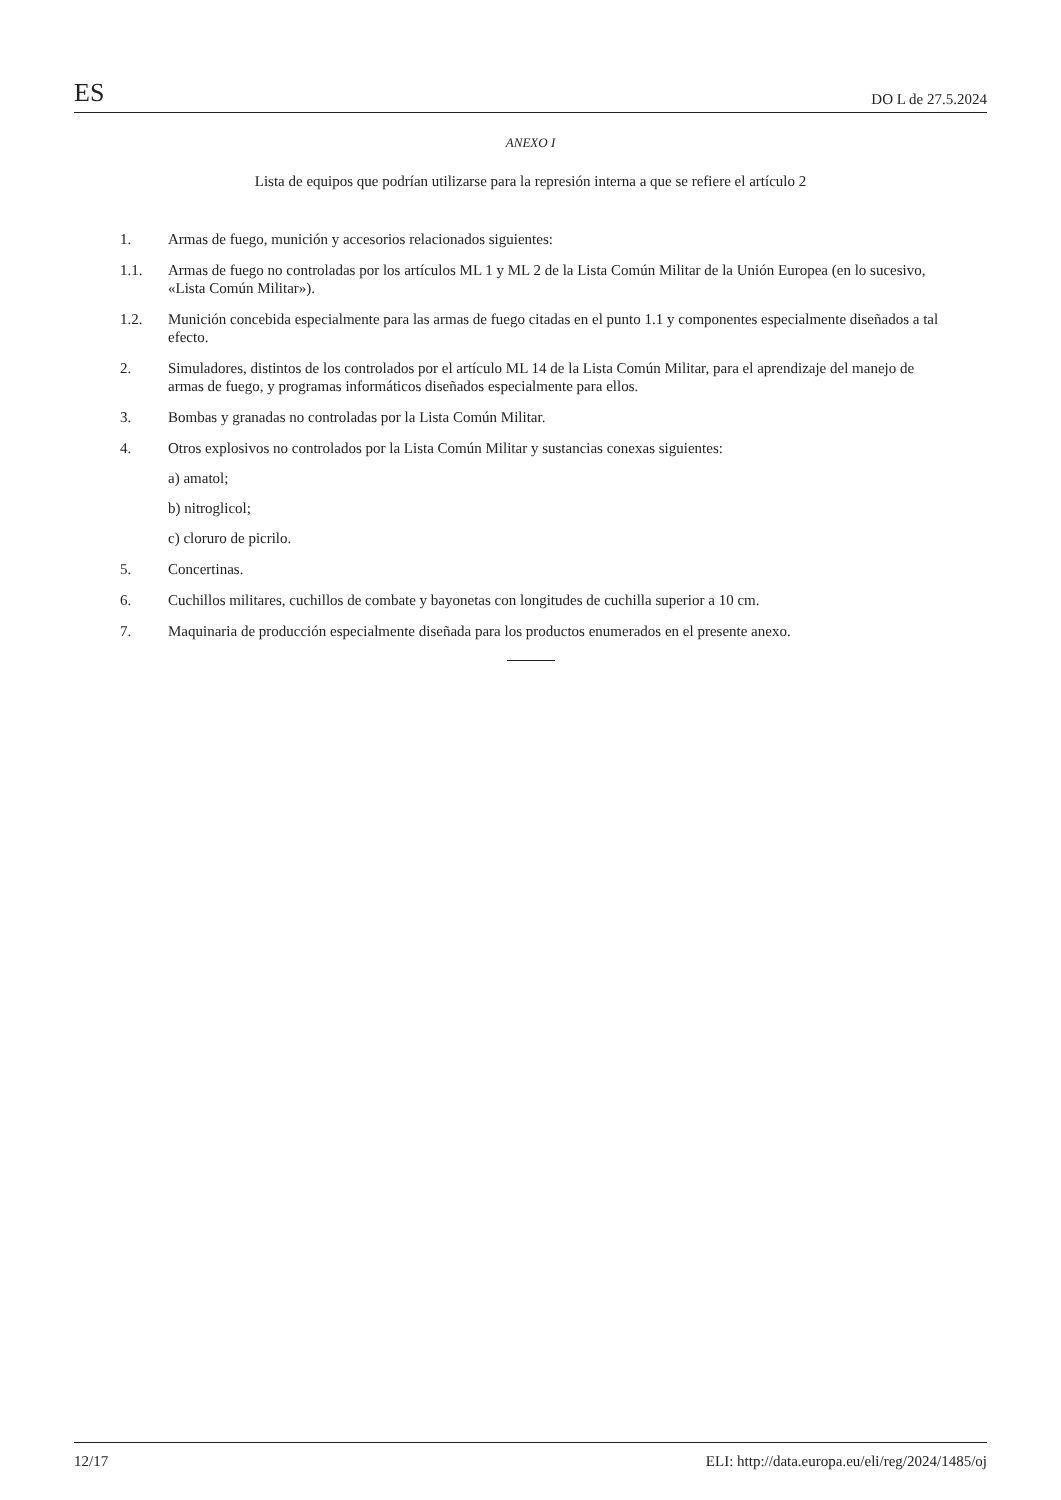ES DO L de 27.5.2024
ANEXO I
Lista de equipos que podrían utilizarse para la represión interna a que se refiere el artículo 2
1. Armas de fuego, munición y accesorios relacionados siguientes:
1.1. Armas de fuego no controladas por los artículos ML 1 y ML 2 de la Lista Común Militar de la Unión Europea (en lo sucesivo, «Lista Común Militar»).
1.2. Munición concebida especialmente para las armas de fuego citadas en el punto 1.1 y componentes especialmente diseñados a tal efecto.
2. Simuladores, distintos de los controlados por el artículo ML 14 de la Lista Común Militar, para el aprendizaje del manejo de armas de fuego, y programas informáticos diseñados especialmente para ellos.
3. Bombas y granadas no controladas por la Lista Común Militar.
4. Otros explosivos no controlados por la Lista Común Militar y sustancias conexas siguientes:
a) amatol;
b) nitroglicol;
c) cloruro de picrilo.
5. Concertinas.
6. Cuchillos militares, cuchillos de combate y bayonetas con longitudes de cuchilla superior a 10 cm.
7. Maquinaria de producción especialmente diseñada para los productos enumerados en el presente anexo.
12/17 ELI: http://data.europa.eu/eli/reg/2024/1485/oj